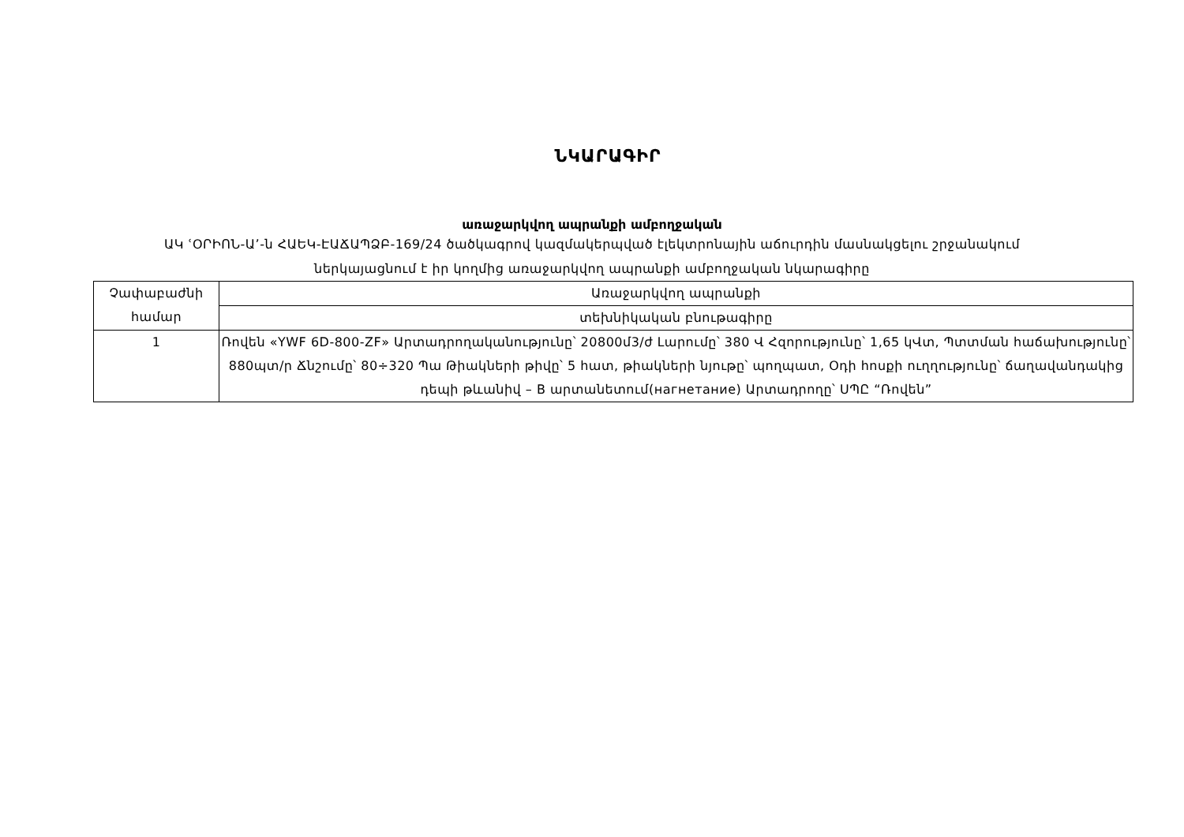ՆԿԱՐԱԳԻՐ
առաջարկվող ապրանքի ամբողջական
ԱԿ ՙՕՐԻՈՆ-Ա՚-ն ՀԱԵԿ-ԷԱՃԱՊՁԲ-169/24 ծածկագրով կազմակերպված էլեկտրոնային աճուրդին մասնակցելու շրջանակում
ներկայացնում է իր կողմից առաջարկվող ապրանքի ամբողջական նկարագիրը
| Չափաբաժնի համար | Առաջարկվող ապրանքի |
| | տեխնիկական բնութագիրը |
| 1 | Ռովեն «YWF 6D-800-ZF» Արտադրողականությունը՝ 20800մ3/ժ Լարումը՝ 380 Վ Հզորությունը՝ 1,65 կՎտ, Պտտման հաճախությունը՝ 880պտ/ր Ճնշումը՝ 80÷320 Պա Թիակների թիվը՝ 5 հատ, թիակների նյութը՝ պողպատ, Օդի հոսքի ուղղությունը՝ ճաղավանդակից դեպի թևանիվ – B արտանետում(нагнетание) Արտադրողը՝ ՍՊԸ “Ռովեն” |